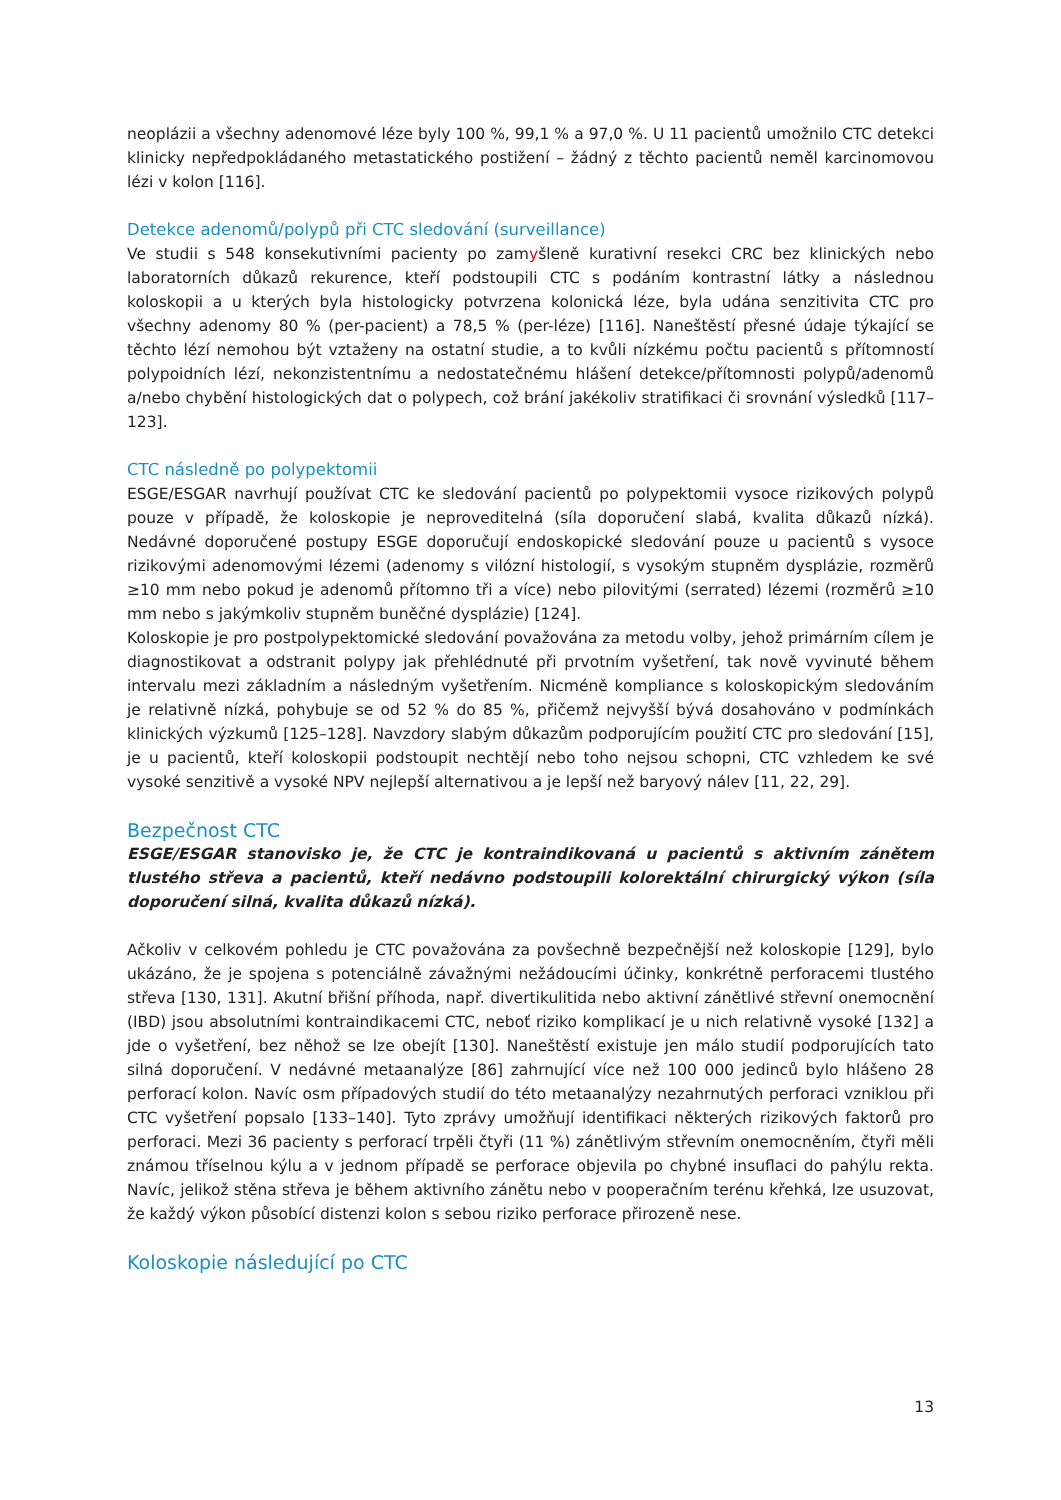neoplázii a všechny adenomové léze byly 100 %, 99,1 % a 97,0 %. U 11 pacientů umožnilo CTC detekci klinicky nepředpokládaného metastatického postižení – žádný z těchto pacientů neměl karcinomovou lézi v kolon [116].
Detekce adenomů/polypů při CTC sledování (surveillance)
Ve studii s 548 konsekutivními pacienty po zamyšleně kurativní resekci CRC bez klinických nebo laboratorních důkazů rekurence, kteří podstoupili CTC s podáním kontrastní látky a následnou koloskopii a u kterých byla histologicky potvrzena kolonická léze, byla udána senzitivita CTC pro všechny adenomy 80 % (per-pacient) a 78,5 % (per-léze) [116]. Naneštěstí přesné údaje týkající se těchto lézí nemohou být vztaženy na ostatní studie, a to kvůli nízkému počtu pacientů s přítomností polypoidních lézí, nekonzistentnímu a nedostatečnému hlášení detekce/přítomnosti polypů/adenomů a/nebo chybění histologických dat o polypech, což brání jakékoliv stratifikaci či srovnání výsledků [117–123].
CTC následně po polypektomii
ESGE/ESGAR navrhují používat CTC ke sledování pacientů po polypektomii vysoce rizikových polypů pouze v případě, že koloskopie je neproveditelná (síla doporučení slabá, kvalita důkazů nízká). Nedávné doporučené postupy ESGE doporučují endoskopické sledování pouze u pacientů s vysoce rizikovými adenomovými lézemi (adenomy s vilózní histologií, s vysokým stupněm dysplázie, rozměrů ≥10 mm nebo pokud je adenomů přítomno tři a více) nebo pilovitými (serrated) lézemi (rozměrů ≥10 mm nebo s jakýmkoliv stupněm buněčné dysplázie) [124].
Koloskopie je pro postpolypektomické sledování považována za metodu volby, jehož primárním cílem je diagnostikovat a odstranit polypy jak přehlédnuté při prvotním vyšetření, tak nově vyvinuté během intervalu mezi základním a následným vyšetřením. Nicméně kompliance s koloskopickým sledováním je relativně nízká, pohybuje se od 52 % do 85 %, přičemž nejvyšší bývá dosahováno v podmínkách klinických výzkumů [125–128]. Navzdory slabým důkazům podporujícím použití CTC pro sledování [15], je u pacientů, kteří koloskopii podstoupit nechtějí nebo toho nejsou schopni, CTC vzhledem ke své vysoké senzitivě a vysoké NPV nejlepší alternativou a je lepší než baryový nálev [11, 22, 29].
Bezpečnost CTC
ESGE/ESGAR stanovisko je, že CTC je kontraindikovaná u pacientů s aktivním zánětem tlustého střeva a pacientů, kteří nedávno podstoupili kolorektální chirurgický výkon (síla doporučení silná, kvalita důkazů nízká).
Ačkoliv v celkovém pohledu je CTC považována za povšechně bezpečnější než koloskopie [129], bylo ukázáno, že je spojena s potenciálně závažnými nežádoucími účinky, konkrétně perforacemi tlustého střeva [130, 131]. Akutní břišní příhoda, např. divertikulitida nebo aktivní zánětlivé střevní onemocnění (IBD) jsou absolutními kontraindikacemi CTC, neboť riziko komplikací je u nich relativně vysoké [132] a jde o vyšetření, bez něhož se lze obejít [130]. Naneštěstí existuje jen málo studií podporujících tato silná doporučení. V nedávné metaanalýze [86] zahrnující více než 100 000 jedinců bylo hlášeno 28 perforací kolon. Navíc osm případových studií do této metaanalýzy nezahrnutých perforaci vzniklou při CTC vyšetření popsalo [133–140]. Tyto zprávy umožňují identifikaci některých rizikových faktorů pro perforaci. Mezi 36 pacienty s perforací trpěli čtyři (11 %) zánětlivým střevním onemocněním, čtyři měli známou tříselnou kýlu a v jednom případě se perforace objevila po chybné insuflaci do pahýlu rekta. Navíc, jelikož stěna střeva je během aktivního zánětu nebo v pooperačním terénu křehká, lze usuzovat, že každý výkon působící distenzi kolon s sebou riziko perforace přirozeně nese.
Koloskopie následující po CTC
13